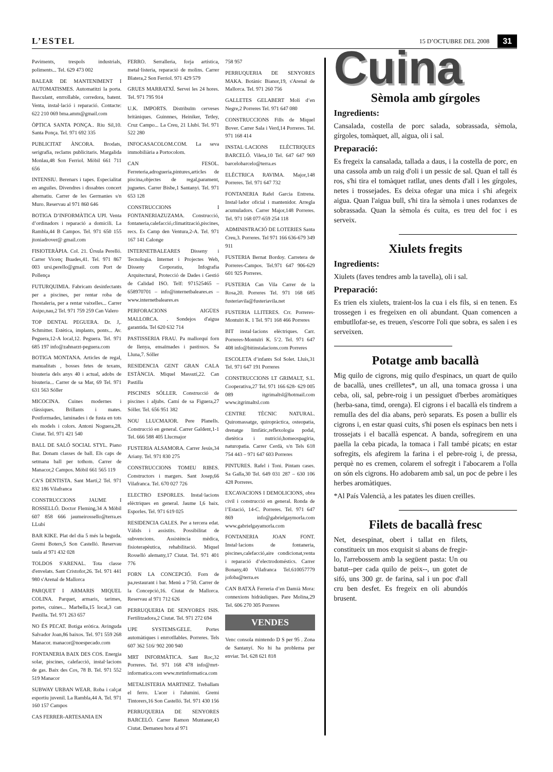L’ESTEL 15 D’OCTUBRE DEL 2008 31
Paviments, trespols industrials, poliments... Tel. 629 473 002
BALEAR DE MANTENIMENT I AUTOMATISMES. Automatitzi la porta. Basculant, enrrollable, corredora, batent. Venta, instal·lació i reparació. Contacte: 622 210 069 bma.amm@gmail.com
ÒPTICA SANTA PONÇA.. Riu Sil,10. Santa Ponça. Tel. 971 692 335
PUBLICITAT ÀNCORA. Brodats, serigrafía, reclams publicitaris. Margalida Monlau,48 Son Ferriol. Mòbil 661 711 656
INTENSIU. Berenars i tapes. Especialitat en anguiles. Divendres i dissabtes concert alternatiu. Carrer de les Germanies s/n Muro. Reservau al 971 860 646
BOTIGA D’INFORMÀTICA UPI. Venta d’ordinadors i reparació a domicili. La Rambla,44 B Campos. Tel. 971 650 155 jtoniadrover@ gmail.com
FISIOTERÀPIA. Col. 21. Úrsula Perelló. Carrer Vicenç Buades,41. Tel. 971 867 003 ursi.perello@gmail. com Port de Pollença
FUTURQUIMIA. Fabricam desinfectants per a piscines, per rentar roba de l'hostaleria, per a rentar vaixelles... Carrer Asipo,nau,2 Tel. 971 759 259 Can Valero
TOP DENTAL PEGUERA. Dr. J,. Schmitter. Estètica, implants, ponts... Av. Peguera,12-A local,12. Peguera. Tel. 971 685 197 info@zahnarzt-peguera.com
BOTIGA MONTANA. Articles de regal, manualitats , bosses fetes de texans, bisuteria dels anys 40 i actual, adobs de bisuteria... Carrer de sa Mar, 69 Tel. 971 631 563 Sóller
MICOCINA. Cuines modernes i clàssiques. Brillants i mates. Postformades, laminades i de fusta en tots els models i colors. Antoni Noguera,28. Ciutat. Tel. 971 421 540
BALL DE SALÓ SOCIAL STYL. Piano Bar. Donam classes de ball. Els caps de setmana ball per tothom. Carrer de Manacor,2 Campos. Mòbil 661 565 119
CA’S DENTISTA. Sant Martí,2 Tel. 971 832 186 Vilafranca
CONSTRUCCIONS JAUME I ROSSELLÓ. Doctor Fleming,34 A Mòbil 607 858 666 jaumeirossello@terra.es LLubí
BAR KIKE. Plat del dia 5 més la beguda. Gremi Boters,5 Son Castelló. Reservau taula al 971 432 028
TOLDOS S'ARENAL. Tota classe d'envelats. Sant Cristofor,26. Tel. 971 441 980 s'Arenal de Mallorca
PARQUET I ARMARIS MIQUEL COLINA. Parquet, armaris, tarimes, portes, cuines... Marbella,15 local,3 can Pastilla. Tel. 971 263 657
NO ÉS PECAT. Botiga eròtica. Avinguda Salvador Joan,86 baixos. Tel. 971 559 268 Manacor. manacor@noespecado.com
FONTANERIA BAIX DES COS. Energia solar, piscines, calefacció, instal·lacions de gas. Baix des Cos, 78 B. Tel. 971 552 519 Manacor
SUBWAY URBAN WEAR. Roba i calçat esportiu juvenil. La Rambla,44 A. Tel. 971 160 157 Campos
CAS FERRER-ARTESANIA EN
FERRO. Serralleria, forja artística, metal·listeria, reparació de molins. Carrer Blatera,2 Son Ferriol. 971 429 579
GRUES MARRATXÍ. Servei les 24 hores. Tel. 971 795 914
U.K. IMPORTS. Distribuïm cerveses britàniques. Guinnnes, Heiniker, Tetley, Cruz Campo... La Creu, 21 Llubí. Tel. 971 522 280
INFOCASACOLOM.COM. La seva immobiliària a Portocolom.
CAN FESOL. Ferreteria,adrogueria,pintures,articles de piscina,objectes de regal,parament, juguetes. Carrer Bisbe,1 Santanyi. Tel. 971 653 128
CONSTRUCCIONS I FONTANERIAZUZAMA. Construcció, fontaneria,calefacció,climatització,piscines, recs. Es Camp den Ventura,2-A. Tel. 971 167 141 Calonge
INTERNETBALEARES Disseny i Tecnologia. Internet i Projectes Web, Disseny Corporatiu, Infografia Arquitectural, Protecció de Dades i Gestió de Calidad ISO. Telf: 971525465 – 658970701 – info@internetbaleares.es – www.internetbaleares.es
PERFORACIONS AIGÜES MALLORCA. . Sondejos d'aigua garantida. Tel 620 632 714
PASTISSERIA FRAU. Pa mallorquí forn de llenya, ensaïmades i pastissos. Sa Lluna,7. Sóller
RESIDENCIA GENT GRAN CALA ESTÀNCIA. Miquel Massutí,22. Can Pastilla
PISCINES SÓLLER. Construcció de piscines i aljubs. Camí de sa Figuera,27 Sóller. Tel. 656 951 382
NOU LLUCMAJOR. Pere Planells. Construcció en general. Carrer Galdent,1-1 Tel. 666 588 405 Llucmajor
FUSTERIA ALSAMORA. Carrer Jesús,34 Ariany. Tel. 971 830 275
CONSTRUCCIONS TOMEU RIBES. Constructors i margers. Sant Josep,66 Vilafranca. Tel. 670 027 726
ELECTRO ESPORLES. Instal·lacions elèctriques en general. Jaume I,6 baix. Esporles. Tel. 971 619 025
RESIDENCIA GALES. Per a tercera edat. Vàlids i assistits. Possibilitat de subvencions. Assistència mèdica, fisioterapèutica, rehabilitació. Miquel Rosselló alemany,17 Ciutat. Tel. 971 401 776
FORN LA CONCEPCIÓ. Forn de pa,restaurant i bar. Menú a 7’50. Carrer de la Concepció,16. Ciutat de Mallorca. Reservau al 971 712 626
PERRUQUERIA DE SENYORES ISIS. Fertilitzadora,2 Ciutat. Tel. 971 272 694
UPE SYSTEMS/GELE. Portes automàtiques i enrrotllables. Porreres. Tels 607 362 516/ 902 200 940
MRT INFORMÀTICA. Sant Roc,32 Porreres. Tel. 971 168 478 info@mrt-informatica.com www.mrtinformatica.com
METALISTERIA MARTINEZ. Treballam el ferro. L'acer i l'alumini. Gremi Tintorers,16 Son Castelló. Tel. 971 430 156
PERRUQUERIA DE SENYORES BARCELÓ. Carrer Ramon Muntaner,43 Ciutat. Demaneu hora al 971
758 957
PERRUQUERIA DE SENYORES MAKA. Botànic Bianor,19, s'Arenal de Mallorca. Tel. 971 260 756
GALLETES GELABERT Molí d’en Negre,2 Porreres Tel. 971 647 080
CONSTRUCCIONS Fills de Miquel Bover. Carrer Sala i Verd,14 Porreres. Tel. 971 168 414
INSTAL·LACIONS ELÈCTRIQUES BARCELÓ. Vileta,10 Tel. 647 647 969 barcelobarcelo@terra.es
ELÈCTRICA RAVIMA. Major,148 Porreres. Tel. 971 647 732
FONTANERIA Rafel Garcia Entrena. Instal·lador oficial i mantenidor. Arregla acumuladors. Carrer Major,148 Porreres. Tel. 971 168 077-659 254 118
ADMINISTRACIÓ DE LOTERIES Santa Creu,3. Porreres. Tel 971 166 636-679 349 911
FUSTERIA Bernat Bordoy. Carretera de Porreres-Campos. Tel.971 647 906-629 601 925 Porreres.
FUSTERIA Can Vila Carrer de la Rosa,20. Porreres Tel. 971 168 685 fusteriavila@fusteriavila.net
FUSTERIA LLITERES. Crr. Porreres-Montuïri K. 1 Tel. 971 168 466 Porreres
BIT instal·lacions elèctriques. Carr. Porreres-Montuïri K. 5’2. Tel. 971 647 408 info@bitinstalacions.com Porreres
ESCOLETA d’infants Sol Solet. Lluís,31 Tel. 971 647 191 Porreres
CONSTRUCCIONS LT GRIMALT, S.L. Cooperativa,27 Tel. 971 166 628- 629 005 089 itgrimaltsl@hotmail.com www.itgrimaltsl.com
CENTRE TÈCNIC NATURAL. Quiromassatge, quiropràctica, osteopatia, drenatge limfàtic,reflexologia podal, dietètica i nutrició,homeospagíria, naturopatia. Carrer Cerdà, s/n Tels 618 754 443 – 971 647 603 Porreres
PINTURES. Rafel i Toni. Pintam cases. Sa Galla,30 Tel. 649 031 287 – 630 106 428 Porreres.
EXCAVACIONS I DEMOLICIONS, obra civil i construcció en general. Ronda de l’Estació, 14-C. Porreres. Tel. 971 647 869 info@gabrielgaymorla.com www.gabrielgayamorla.com
FONTANERIA JOAN FONT. Instal·lacions de fontaneria, piscines,calefacció,aire condicionat,venta i reparació d’electrodoméstics. Carrer Bonany,40 Vilafranca Tel.610057779 jofoba@terra.es
CAN BATXÀ Ferreria d’en Damià Mora: connexions hidràuliques. Pare Molina,29 Tel. 606 270 305 Porreres
VENDES
Venc consola mintendo D S per 95 . Zona de Santanyí. No hi ha problema per enviar. Tel. 628 621 818
Cuina
Sèmola amb gírgoles
Ingredients:
Cansalada, costella de porc salada, sobrassada, sèmola, gírgoles, tomàquet, all, aigua, oli i sal.
Preparació:
Es fregeix la cansalada, tallada a daus, i la costella de porc, en una cassola amb un raig d'oli i un pessic de sal. Quan el tall és ros, s'hi tira el tomàquet ratllat, unes dents d'all i les gírgoles, netes i trossejades. Es deixa ofegar una mica i s'hi afegeix aigua. Quan l'aigua bull, s'hi tira la sèmola i unes rodanxes de sobrassada. Quan la sèmola és cuita, es treu del foc i es serveix.
Xiulets fregits
Ingredients:
Xiulets (faves tendres amb la tavella), oli i sal.
Preparació:
Es trien els xiulets, traient-los la cua i els fils, si en tenen. Es trossegen i es fregeixen en oli abundant. Quan comencen a embutllofar-se, es treuen, s'escorre l'oli que sobra, es salen i es serveixen.
Potatge amb bacallà
Mig quilo de cigrons, mig quilo d'espinacs, un quart de quilo de bacallà, unes creïlletes*, un all, una tomaca grossa i una ceba, oli, sal, pebre-roig i un pessiguet d'berbes aromàtiques (herba-sana, timd, orenga). El cigrons i el bacallà els tindrem a remulla des del dia abans, però separats. Es posen a bullir els cigrons i, en estar quasi cuits, s'hi posen els espinacs ben nets i trossejats i el bacallà espencat. A banda, sofregirem en una paella la ceba picada, la tomaca i l'all també picats; en estar sofregits, els afegirem la farina i el pebre-roig i, de pressa, perquè no es cremen, colarem el sofregit i l'abocarem a l'olla on són els cigrons. Ho adobarem amb sal, un poc de pebre i les herbes aromàtiques.
*Al País Valencià, a les patates les diuen creïlles.
Filets de bacallà fresc
Net, desespinat, obert i tallat en filets, constitueix un mos exquisit si abans de fregir-lo, l'arrebossem amb la següent pasta: Un ou batut--per cada quilo de peix--, un gotet de sifó, uns 300 gr. de farina, sal i un poc d'all cru ben desfet. Es fregeix en oli abundós brusent.